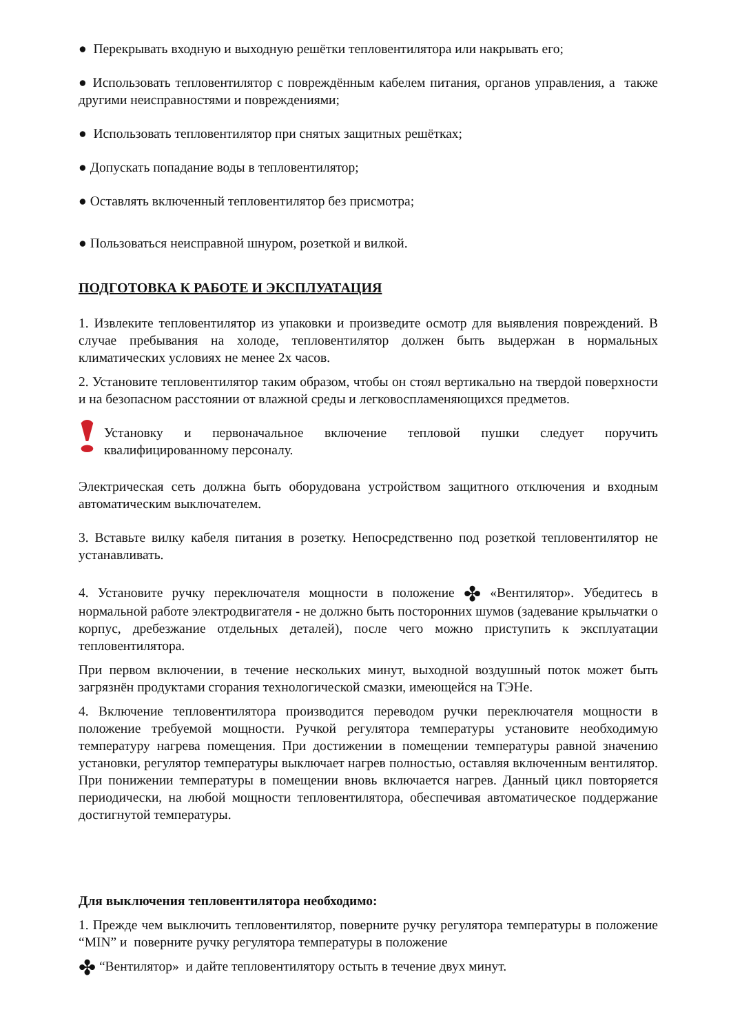● Перекрывать входную и выходную решётки тепловентилятора или накрывать его;
● Использовать тепловентилятор с повреждённым кабелем питания, органов управления, а также другими неисправностями и повреждениями;
● Использовать тепловентилятор при снятых защитных решётках;
● Допускать попадание воды в тепловентилятор;
● Оставлять включенный тепловентилятор без присмотра;
● Пользоваться неисправной шнуром, розеткой и вилкой.
ПОДГОТОВКА К РАБОТЕ И ЭКСПЛУАТАЦИЯ
1. Извлеките тепловентилятор из упаковки и произведите осмотр для выявления повреждений. В случае пребывания на холоде, тепловентилятор должен быть выдержан в нормальных климатических условиях не менее 2х часов.
2. Установите тепловентилятор таким образом, чтобы он стоял вертикально на твердой поверхности и на безопасном расстоянии от влажной среды и легковоспламеняющихся предметов.
Установку и первоначальное включение тепловой пушки следует поручить квалифицированному персоналу.
Электрическая сеть должна быть оборудована устройством защитного отключения и входным автоматическим выключателем.
3. Вставьте вилку кабеля питания в розетку. Непосредственно под розеткой тепловентилятор не устанавливать.
4. Установите ручку переключателя мощности в положение ✤ «Вентилятор». Убедитесь в нормальной работе электродвигателя - не должно быть посторонних шумов (задевание крыльчатки о корпус, дребезжание отдельных деталей), после чего можно приступить к эксплуатации тепловентилятора.
При первом включении, в течение нескольких минут, выходной воздушный поток может быть загрязнён продуктами сгорания технологической смазки, имеющейся на ТЭНе.
4. Включение тепловентилятора производится переводом ручки переключателя мощности в положение требуемой мощности. Ручкой регулятора температуры установите необходимую температуру нагрева помещения. При достижении в помещении температуры равной значению установки, регулятор температуры выключает нагрев полностью, оставляя включенным вентилятор. При понижении температуры в помещении вновь включается нагрев. Данный цикл повторяется периодически, на любой мощности тепловентилятора, обеспечивая автоматическое поддержание достигнутой температуры.
Для выключения тепловентилятора необходимо:
1. Прежде чем выключить тепловентилятор, поверните ручку регулятора температуры в положение “MIN” и поверните ручку регулятора температуры в положение
✤ “Вентилятор» и дайте тепловентилятору остыть в течение двух минут.